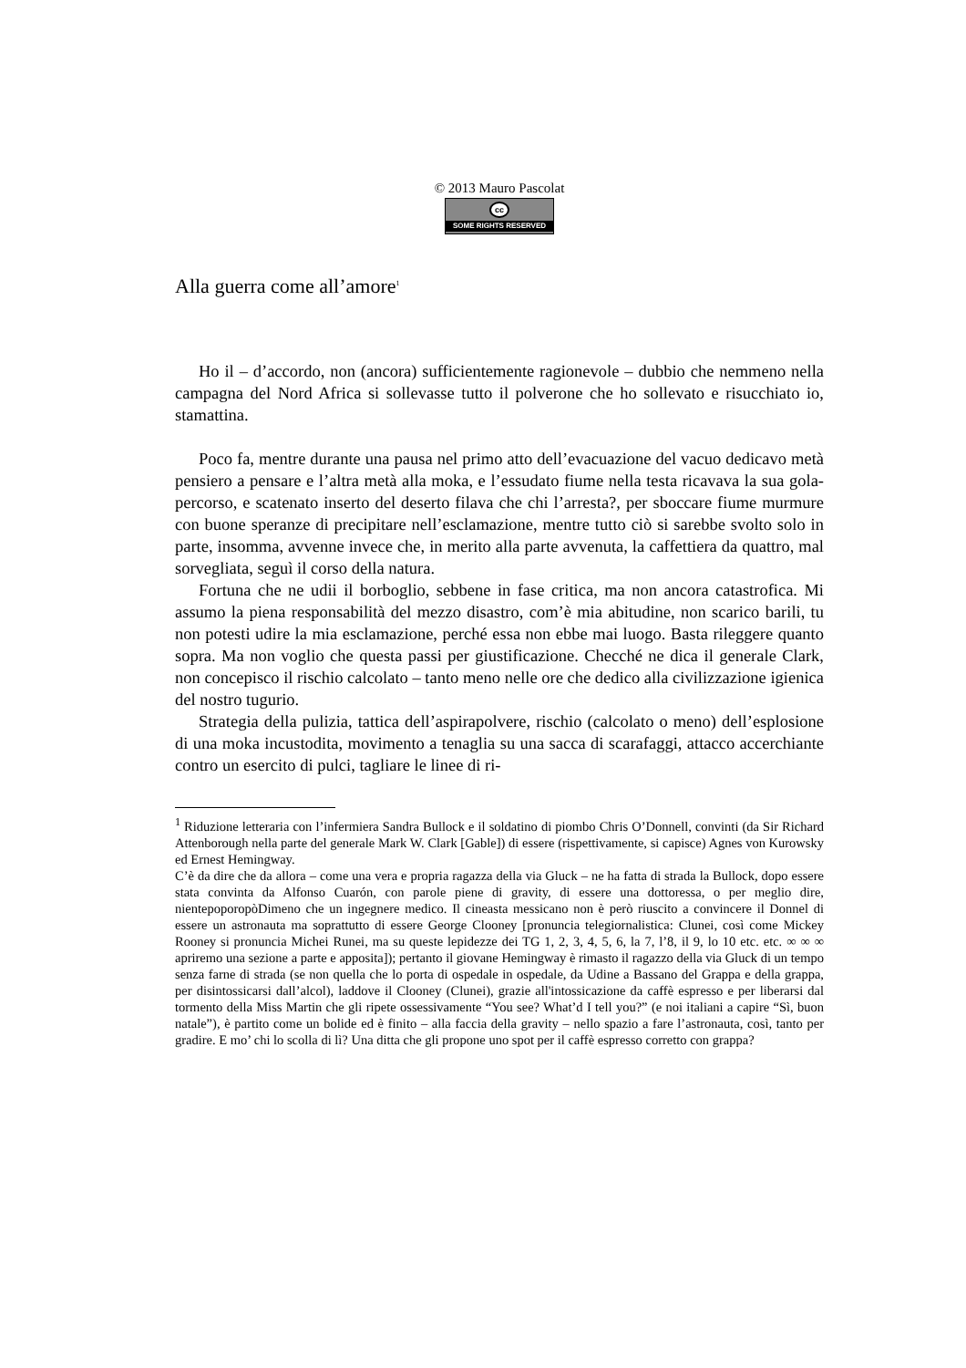© 2013 Mauro Pascolat
cc
SOME RIGHTS RESERVED
Alla guerra come all’amore<sup>1</sup>
Ho il – d’accordo, non (ancora) sufficientemente ragionevole – dubbio che nemmeno nella campagna del Nord Africa si sollevasse tutto il polverone che ho sollevato e risucchiato io, stamattina.
Poco fa, mentre durante una pausa nel primo atto dell’evacuazione del vacuo dedicavo metà pensiero a pensare e l’altra metà alla moka, e l’essudato fiume nella testa ricavava la sua gola-percorso, e scatenato inserto del deserto filava che chi l’arresta?, per sboccare fiume murmure con buone speranze di precipitare nell’esclamazione, mentre tutto ciò si sarebbe svolto solo in parte, insomma, avvenne invece che, in merito alla parte avvenuta, la caffettiera da quattro, mal sorvegliata, seguì il corso della natura.
Fortuna che ne udii il borboglio, sebbene in fase critica, ma non ancora catastrofica. Mi assumo la piena responsabilità del mezzo disastro, com’è mia abitudine, non scarico barili, tu non potesti udire la mia esclamazione, perché essa non ebbe mai luogo. Basta rileggere quanto sopra. Ma non voglio che questa passi per giustificazione. Checché ne dica il generale Clark, non concepisco il rischio calcolato – tanto meno nelle ore che dedico alla civilizzazione igienica del nostro tugurio.
Strategia della pulizia, tattica dell’aspirapolvere, rischio (calcolato o meno) dell’esplosione di una moka incustodita, movimento a tenaglia su una sacca di scarafaggi, attacco accerchiante contro un esercito di pulci, tagliare le linee di ri-
<sup>1</sup> Riduzione letteraria con l’infermiera Sandra Bullock e il soldatino di piombo Chris O’Donnell, convinti (da Sir Richard Attenborough nella parte del generale Mark W. Clark [Gable]) di essere (rispettivamente, si capisce) Agnes von Kurowsky ed Ernest Hemingway.
C’è da dire che da allora – come una vera e propria ragazza della via Gluck – ne ha fatta di strada la Bullock, dopo essere stata convinta da Alfonso Cuarón, con parole piene di gravity, di essere una dottoressa, o per meglio dire, nientepoporopòDimeno che un ingegnere medico. Il cineasta messicano non è però riuscito a convincere il Donnel di essere un astronauta ma soprattutto di essere George Clooney [pronuncia telegiornalistica: Clunei, così come Mickey Rooney si pronuncia Michei Runei, ma su queste lepidezze dei TG 1, 2, 3, 4, 5, 6, la 7, l’8, il 9, lo 10 etc. etc. ∞ ∞ ∞ apriremo una sezione a parte e apposita]); pertanto il giovane Hemingway è rimasto il ragazzo della via Gluck di un tempo senza farne di strada (se non quella che lo porta di ospedale in ospedale, da Udine a Bassano del Grappa e della grappa, per disintossicarsi dall’alcol), laddove il Clooney (Clunei), grazie all'intossicazione da caffè espresso e per liberarsi dal tormento della Miss Martin che gli ripete ossessivamente “You see? What’d I tell you?” (e noi italiani a capire “Sì, buon natale”), è partito come un bolide ed è finito – alla faccia della gravity – nello spazio a fare l’astronauta, così, tanto per gradire. E mo’ chi lo scolla di lì? Una ditta che gli propone uno spot per il caffè espresso corretto con grappa?